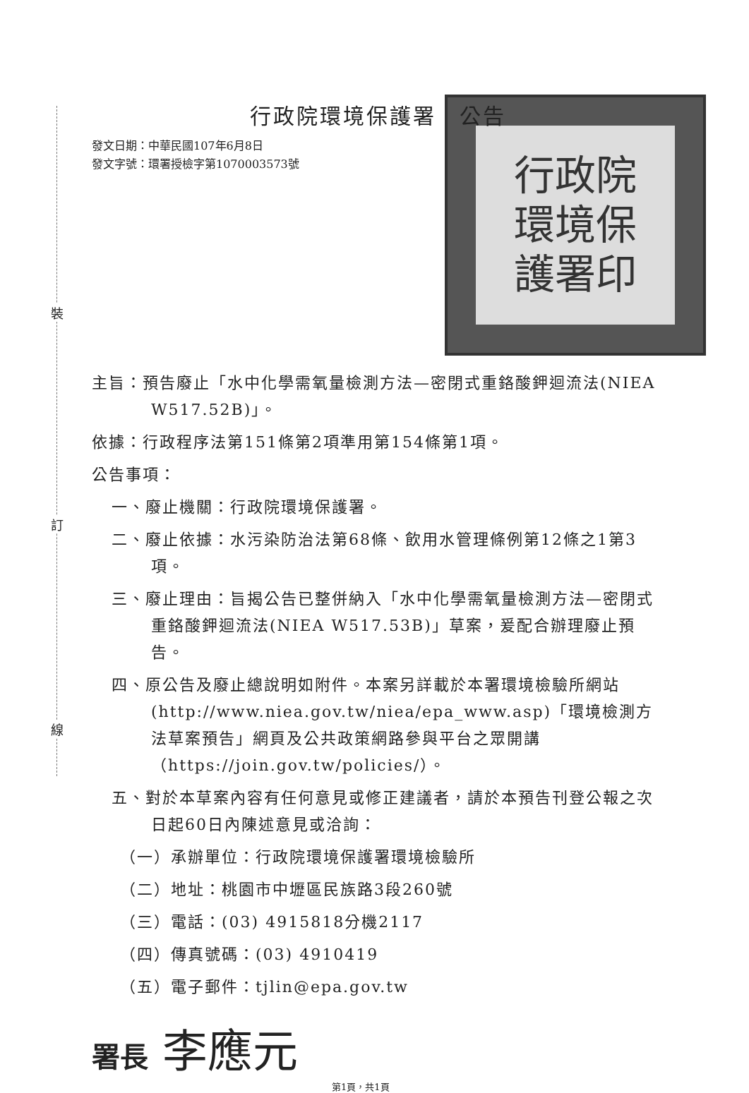裝
訂
線
行政院環境保護署　公告
行政院
環境保
護署印
發文日期：中華民國107年6月8日
發文字號：環署授檢字第1070003573號
主旨：預告廢止「水中化學需氧量檢測方法—密閉式重鉻酸鉀迴流法(NIEA W517.52B)」。
依據：行政程序法第151條第2項準用第154條第1項。
公告事項：
一、廢止機關：行政院環境保護署。
二、廢止依據：水污染防治法第68條、飲用水管理條例第12條之1第3項。
三、廢止理由：旨揭公告已整併納入「水中化學需氧量檢測方法—密閉式重鉻酸鉀迴流法(NIEA W517.53B)」草案，爰配合辦理廢止預告。
四、原公告及廢止總說明如附件。本案另詳載於本署環境檢驗所網站(http://www.niea.gov.tw/niea/epa_www.asp)「環境檢測方法草案預告」網頁及公共政策網路參與平台之眾開講（https://join.gov.tw/policies/）。
五、對於本草案內容有任何意見或修正建議者，請於本預告刊登公報之次日起60日內陳述意見或洽詢：
（一）承辦單位：行政院環境保護署環境檢驗所
（二）地址：桃園市中壢區民族路3段260號
（三）電話：(03) 4915818分機2117
（四）傳真號碼：(03) 4910419
（五）電子郵件：tjlin@epa.gov.tw
署長 李應元
第1頁，共1頁